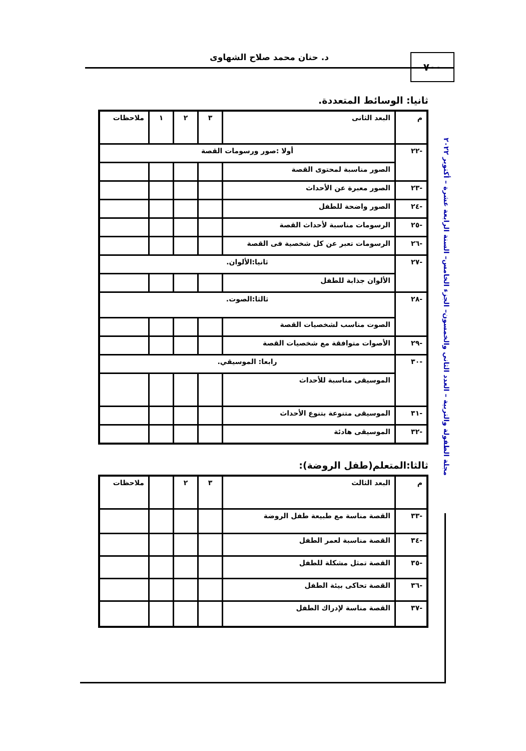د. حنان محمد صلاح الشهاوى ٧٠٠
مجلة الطفولة والتربية – العدد الثاني والخمسون– الجزء الخامس– السنة الرابعة عشرة – أكتوبر ٢٠٢٢
ثانيا: الوسائط المتعددة.
| م | البعد الثانى | ٣ | ٢ | ١ | ملاحظات |
| --- | --- | --- | --- | --- | --- |
| -٢٢ | أولا :صور ورسومات القصة | | | | |
| | الصور مناسبة لمحتوى القصة | | | | |
| -٢٣ | الصور معبرة عن الأحداث | | | | |
| -٢٤ | الصور واضحة للطفل | | | | |
| -٢٥ | الرسومات مناسبة لأحداث القصة | | | | |
| -٢٦ | الرسومات تعبر عن كل شخصية فى القصة | | | | |
| -٢٧ | ثانيا:الألوان. | | | | |
| | الألوان جذابة للطفل | | | | |
| -٢٨ | ثالثا:الصوت. | | | | |
| | الصوت مناسب لشخصيات القصة | | | | |
| -٢٩ | الأصوات متوافقة مع شخصيات القصة | | | | |
| -٣٠ | رابعا: الموسيقي. | | | | |
| | الموسيقى مناسبة للأحداث | | | | |
| -٣١ | الموسيقى متنوعة بتنوع الأحداث | | | | |
| -٣٢ | الموسيقى هادئة | | | | |
ثالثا:المتعلم(طفل الروضة):
| م | البعد الثالث | ٣ | ٢ | | ملاحظات |
| --- | --- | --- | --- | --- | --- |
| -٣٣ | القصة مناسة مع طبيعة طفل الروضة | | | | |
| -٣٤ | القصة مناسبة لعمر الطفل | | | | |
| -٣٥ | القصة تمثل مشكلة للطفل | | | | |
| -٣٦ | القصة تحاكى بيئة الطفل | | | | |
| -٣٧ | القصة مناسة لإدراك الطفل | | | | |